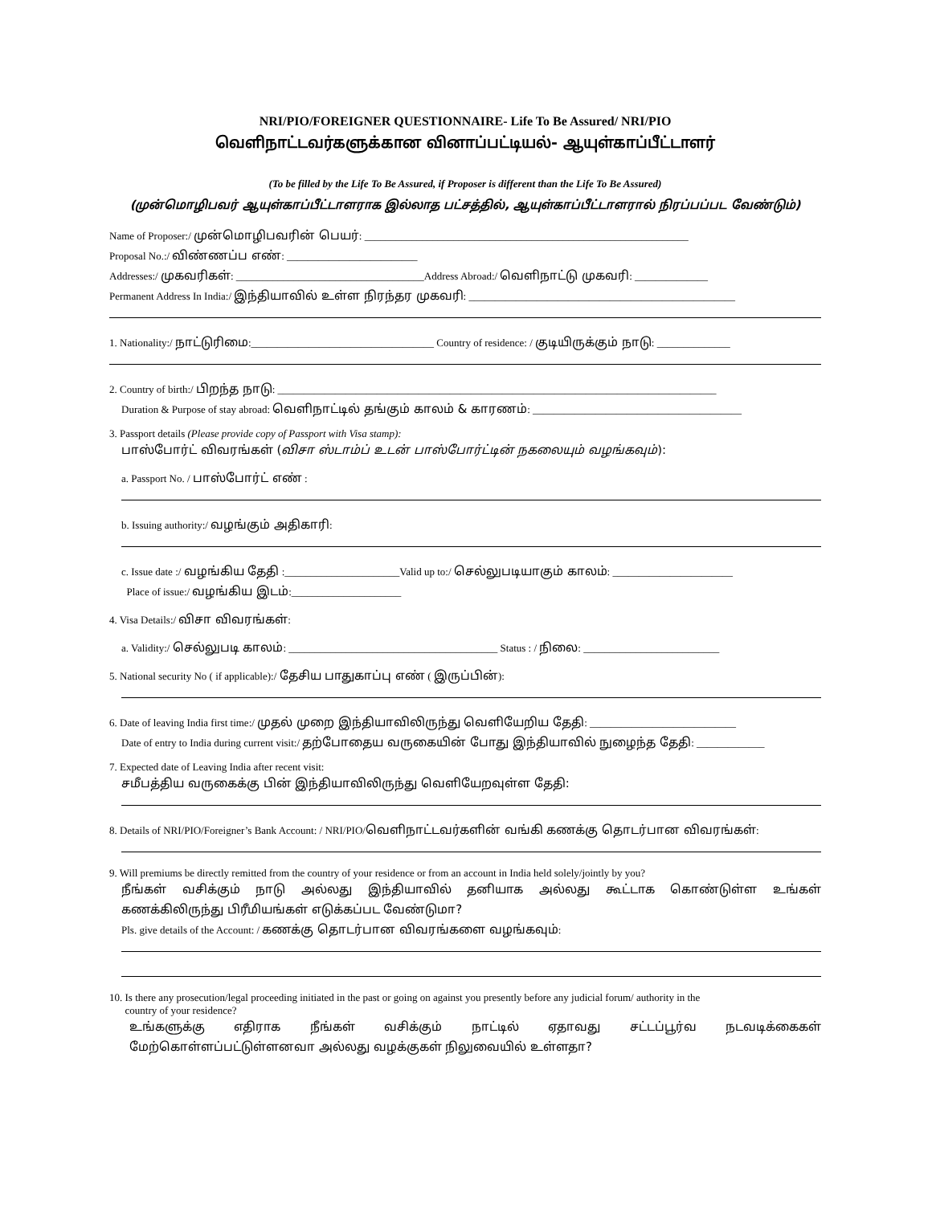NRI/PIO/FOREIGNER QUESTIONNAIRE- Life To Be Assured/ NRI/PIO
வெளிநாட்டவர்களுக்கான வினாப்பட்டியல்- ஆயுள்காப்பீட்டாளர்
(To be filled by the Life To Be Assured, if Proposer is different than the Life To Be Assured)
(முன்மொழிபவர் ஆயுள்காப்பீட்டாளராக இல்லாத பட்சத்தில், ஆயுள்காப்பீட்டாளரால் நிரப்பப்பட வேண்டும்)
Name of Proposer:/ முன்மொழிபவரின் பெயர்: ______________________________________________________________
Proposal No.:/ விண்ணப்ப எண்: _________________________
Addresses:/ முகவரிகள்: ____________________________________Address Abroad:/ வெளிநாட்டு முகவரி: ______________
Permanent Address In India:/ இந்தியாவில் உள்ள நிரந்தர முகவரி: ___________________________________________________
1. Nationality:/ நாட்டுரிமை:___________________________________ Country of residence: / குடியிருக்கும் நாடு: ______________
2. Country of birth:/ பிறந்த நாடு: ____________________________________________________________________________________
Duration & Purpose of stay abroad: வெளிநாட்டில் தங்கும் காலம் & காரணம்: ________________________________________
3. Passport details (Please provide copy of Passport with Visa stamp):
பாஸ்போர்ட் விவரங்கள் (விசா ஸ்டாம்ப் உடன் பாஸ்போர்ட்டின் நகலையும் வழங்கவும்):
a. Passport No. / பாஸ்போர்ட் எண் :
b. Issuing authority:/ வழங்கும் அதிகாரி:
c. Issue date :/ வழங்கிய தேதி :______________________Valid up to:/ செல்லுபடியாகும் காலம்: _______________________
Place of issue:/ வழங்கிய இடம்:_____________________
4. Visa Details:/ விசா விவரங்கள்:
a. Validity:/ செல்லுபடி காலம்: ________________________________________ Status : / நிலை: __________________________
5. National security No ( if applicable):/ தேசிய பாதுகாப்பு எண் ( இருப்பின்):
6. Date of leaving India first time:/ முதல் முறை இந்தியாவிலிருந்து வெளியேறிய தேதி: ____________________________
Date of entry to India during current visit:/ தற்போதைய வருகையின் போது இந்தியாவில் நுழைந்த தேதி: _____________
7. Expected date of Leaving India after recent visit:
சமீபத்திய வருகைக்கு பின் இந்தியாவிலிருந்து வெளியேறவுள்ள தேதி:
8. Details of NRI/PIO/Foreigner’s Bank Account: / NRI/PIO/வெளிநாட்டவர்களின் வங்கி கணக்கு தொடர்பான விவரங்கள்:
9. Will premiums be directly remitted from the country of your residence or from an account in India held solely/jointly by you?
நீங்கள் வசிக்கும் நாடு அல்லது இந்தியாவில் தனியாக அல்லது கூட்டாக கொண்டுள்ள உங்கள்
கணக்கிலிருந்து பிரீமியங்கள் எடுக்கப்பட வேண்டுமா?
Pls. give details of the Account: / கணக்கு தொடர்பான விவரங்களை வழங்கவும்:
10. Is there any prosecution/legal proceeding initiated in the past or going on against you presently before any judicial forum/ authority in the
country of your residence?
உங்களுக்கு எதிராக நீங்கள் வசிக்கும் நாட்டில் ஏதாவது சட்டப்பூர்வ நடவடிக்கைகள்
மேற்கொள்ளப்பட்டுள்ளனவா அல்லது வழக்குகள் நிலுவையில் உள்ளதா?